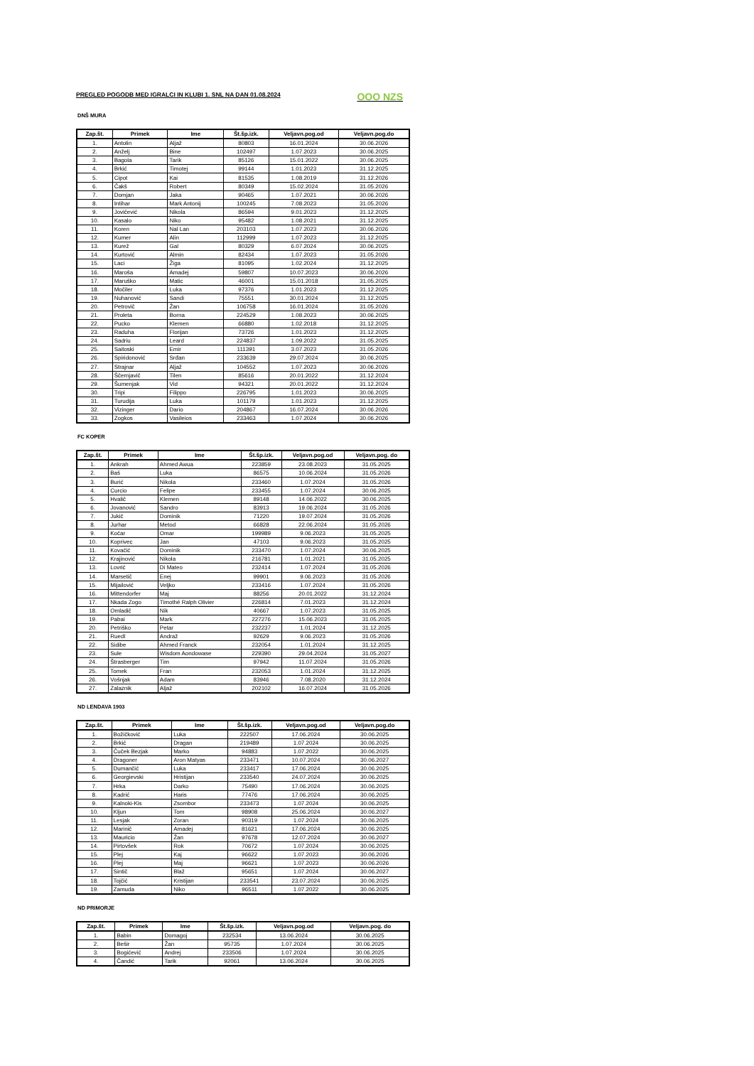PREGLED POGODB MED IGRALCI IN KLUBI 1. SNL NA DAN 01.08.2024 OOO NZS
DNŠ MURA
| Zap.št. | Primek | Ime | Št.šp.izk. | Veljavn.pog.od | Veljavn.pog.do |
| --- | --- | --- | --- | --- | --- |
| 1. | Antolin | Aljaž | 80803 | 16.01.2024 | 30.06.2026 |
| 2. | Anželj | Bine | 102497 | 1.07.2023 | 30.06.2025 |
| 3. | Bagola | Tarik | 85126 | 15.01.2022 | 30.06.2025 |
| 4. | Brkić | Timotej | 99144 | 1.01.2023 | 31.12.2025 |
| 5. | Cipot | Kai | 81535 | 1.08.2019 | 31.12.2026 |
| 6. | Čakš | Robert | 80349 | 15.02.2024 | 31.05.2026 |
| 7. | Domjan | Jaka | 90465 | 1.07.2021 | 30.06.2026 |
| 8. | Intihar | Mark Antonij | 100245 | 7.08.2023 | 31.05.2026 |
| 9. | Jovičević | Nikola | 86594 | 9.01.2023 | 31.12.2025 |
| 10. | Kasalo | Niko | 95482 | 1.08.2021 | 31.12.2025 |
| 11. | Koren | Nal Lan | 203103 | 1.07.2023 | 30.06.2026 |
| 12. | Kumer | Alin | 112999 | 1.07.2023 | 31.12.2025 |
| 13. | Kurež | Gal | 80329 | 6.07.2024 | 30.06.2025 |
| 14. | Kurtović | Almin | 82434 | 1.07.2023 | 31.05.2026 |
| 15. | Laci | Žiga | 81095 | 1.02.2024 | 31.12.2025 |
| 16. | Maroša | Amadej | 59807 | 10.07.2023 | 30.06.2026 |
| 17. | Maruško | Matic | 46001 | 15.01.2018 | 31.05.2025 |
| 18. | Močiler | Luka | 97376 | 1.01.2023 | 31.12.2025 |
| 19. | Nuhanović | Sandi | 75551 | 30.01.2024 | 31.12.2025 |
| 20. | Petrovič | Žan | 106758 | 16.01.2024 | 31.05.2026 |
| 21. | Proleta | Borna | 224529 | 1.08.2023 | 30.06.2025 |
| 22. | Pucko | Klemen | 66880 | 1.02.2018 | 31.12.2025 |
| 23. | Raduha | Florijan | 73726 | 1.01.2023 | 31.12.2025 |
| 24. | Sadriu | Leard | 224837 | 1.09.2022 | 31.05.2025 |
| 25. | Saitoski | Emir | 111391 | 3.07.2023 | 31.05.2026 |
| 26. | Spiridonović | Srđan | 233639 | 29.07.2024 | 30.06.2025 |
| 27. | Strajnar | Aljaž | 104552 | 1.07.2023 | 30.06.2026 |
| 28. | Ščernjavič | Tilen | 85616 | 20.01.2022 | 31.12.2024 |
| 29. | Šumenjak | Vid | 94321 | 20.01.2022 | 31.12.2024 |
| 30. | Tripi | Filippo | 226795 | 1.01.2023 | 30.06.2025 |
| 31. | Turudija | Luka | 101179 | 1.01.2023 | 31.12.2025 |
| 32. | Vizinger | Dario | 204867 | 16.07.2024 | 30.06.2026 |
| 33. | Zogkos | Vasileios | 233463 | 1.07.2024 | 30.06.2026 |
FC KOPER
| Zap.št. | Primek | Ime | Št.šp.izk. | Veljavn.pog.od | Veljavn.pog. do |
| --- | --- | --- | --- | --- | --- |
| 1. | Ankrah | Ahmed Awua | 223859 | 23.08.2023 | 31.05.2025 |
| 2. | Baš | Luka | 86575 | 10.06.2024 | 31.05.2026 |
| 3. | Burić | Nikola | 233460 | 1.07.2024 | 31.05.2026 |
| 4. | Curcio | Felipe | 233455 | 1.07.2024 | 30.06.2025 |
| 5. | Hvalič | Klemen | 89148 | 14.06.2022 | 30.06.2025 |
| 6. | Jovanović | Sandro | 83913 | 19.06.2024 | 31.05.2026 |
| 7. | Jukič | Dominik | 71220 | 19.07.2024 | 31.05.2026 |
| 8. | Jurhar | Metod | 66828 | 22.06.2024 | 31.05.2026 |
| 9. | Kočar | Omar | 199989 | 9.06.2023 | 31.05.2025 |
| 10. | Koprivec | Jan | 47103 | 9.06.2023 | 31.05.2025 |
| 11. | Kovačić | Dominik | 233470 | 1.07.2024 | 30.06.2025 |
| 12. | Krajinović | Nikola | 216781 | 1.01.2021 | 31.05.2025 |
| 13. | Lovrić | Di Mateo | 232414 | 1.07.2024 | 31.05.2026 |
| 14. | Marsetič | Enej | 99901 | 9.06.2023 | 31.05.2026 |
| 15. | Mijailović | Veljko | 233416 | 1.07.2024 | 31.05.2026 |
| 16. | Mittendorfer | Maj | 88256 | 20.01.2022 | 31.12.2024 |
| 17. | Nkada Zogo | Timothé Ralph Olivier | 226814 | 7.01.2023 | 31.12.2024 |
| 18. | Omladič | Nik | 40667 | 1.07.2023 | 31.05.2025 |
| 19. | Pabai | Mark | 227276 | 15.06.2023 | 31.05.2025 |
| 20. | Petriško | Petar | 232237 | 1.01.2024 | 31.12.2025 |
| 21. | Ruedl | Andraž | 92629 | 9.06.2023 | 31.05.2026 |
| 22. | Sidibe | Ahmed Franck | 232054 | 1.01.2024 | 31.12.2025 |
| 23. | Sule | Wisdom Aondowase | 229390 | 29.04.2024 | 31.05.2027 |
| 24. | Štrasberger | Tim | 97942 | 11.07.2024 | 31.05.2026 |
| 25. | Tomek | Fran | 232053 | 1.01.2024 | 31.12.2025 |
| 26. | Vošnjak | Adam | 83946 | 7.08.2020 | 31.12.2024 |
| 27. | Zalaznik | Aljaž | 202102 | 16.07.2024 | 31.05.2026 |
ND LENDAVA 1903
| Zap.št. | Primek | Ime | Št.šp.izk. | Veljavn.pog.od | Veljavn.pog.do |
| --- | --- | --- | --- | --- | --- |
| 1. | Božičković | Luka | 222507 | 17.06.2024 | 30.06.2025 |
| 2. | Brkić | Dragan | 219489 | 1.07.2024 | 30.06.2025 |
| 3. | Čuček Bezjak | Marko | 94883 | 1.07.2022 | 30.06.2025 |
| 4. | Dragoner | Aron Matyas | 233471 | 10.07.2024 | 30.06.2027 |
| 5. | Dumančić | Luka | 233417 | 17.06.2024 | 30.06.2025 |
| 6. | Georgievski | Hristijan | 233540 | 24.07.2024 | 30.06.2025 |
| 7. | Hrka | Darko | 75490 | 17.06.2024 | 30.06.2025 |
| 8. | Kadrić | Haris | 77476 | 17.06.2024 | 30.06.2025 |
| 9. | Kalnoki-Kis | Zsombor | 233473 | 1.07.2024 | 30.06.2025 |
| 10. | Kljun | Tom | 98908 | 25.06.2024 | 30.06.2027 |
| 11. | Lesjak | Zoran | 90319 | 1.07.2024 | 30.06.2025 |
| 12. | Marinič | Amadej | 81621 | 17.06.2024 | 30.06.2025 |
| 13. | Mauricio | Žan | 97678 | 12.07.2024 | 30.06.2027 |
| 14. | Pirtovšek | Rok | 70672 | 1.07.2024 | 30.06.2025 |
| 15. | Plej | Kaj | 96622 | 1.07.2023 | 30.06.2026 |
| 16. | Plej | Maj | 96621 | 1.07.2023 | 30.06.2026 |
| 17. | Sintič | Blaž | 95651 | 1.07.2024 | 30.06.2027 |
| 18. | Tojčić | Kristijan | 233541 | 23.07.2024 | 30.06.2025 |
| 19. | Zamuda | Niko | 96511 | 1.07.2022 | 30.06.2025 |
ND PRIMORJE
| Zap.št. | Primek | Ime | Št.šp.izk. | Veljavn.pog.od | Veljavn.pog. do |
| --- | --- | --- | --- | --- | --- |
| 1. | Babin | Domagoj | 232534 | 13.06.2024 | 30.06.2025 |
| 2. | Bešir | Žan | 95735 | 1.07.2024 | 30.06.2025 |
| 3. | Bogićević | Andrej | 233506 | 1.07.2024 | 30.06.2025 |
| 4. | Čandić | Tarik | 92061 | 13.06.2024 | 30.06.2025 |